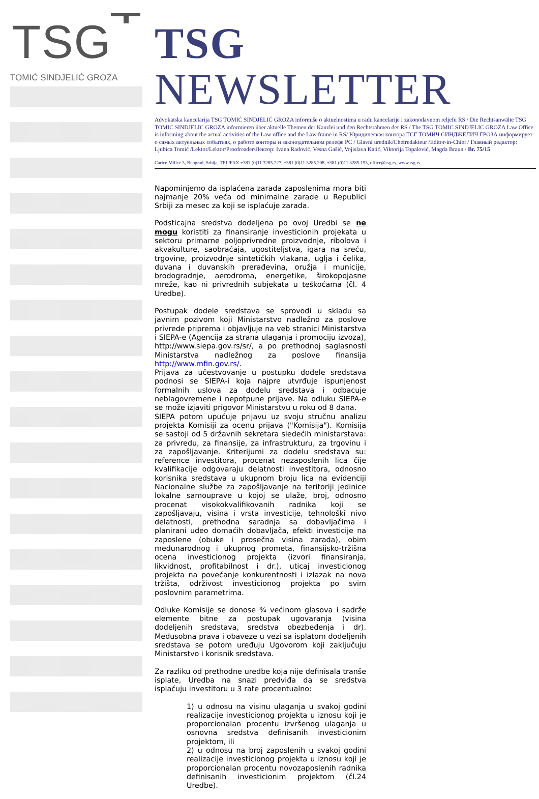TSG
TOMIĆ SINDJELIĆ GROZA
TSG NEWSLETTER
Advokatska kancelarija TSG TOMIĆ SINDJELIĆ GROZA informiše o aktuelnostima u radu kancelarije i zakonodavnom reljefu RS / Die Rechtsanwälte TSG TOMIC SINDJELIC GROZA informieren über aktuelle Themen der Kanzlei und den Rechtsrahmen der RS / The TSG TOMIC SINDJELIC GROZA Law Office is informing about the actual activities of the Law office and the Law frame in RS/ Юридическая контора ТСГ ТОМИЧ СИНДЖЕЛИЧ ГРОЗА информирует о самых актуельных событиях, о работе конторы и законодательном релефе РС / Glavni urednik/Chefredakteur /Editor-in-Chief / Главный редактор: Ljubica Tomić /Lektor/Lektor/Proofreader/Лектор: Ivana Radović, Vesna Gašić, Vojislava Katić, Viktorija Topalović, Magda Braun / Br. 75/15
Carice Milice 3, Beograd, Srbija, TEL/FAX +381 (0)11 3285.227, +381 (0)11 3285.208, +381 (0)11 3285.153, office@tsg.rs, www.tsg.rs
Napominjemo da isplaćena zarada zaposlenima mora biti najmanje 20% veća od minimalne zarade u Republici Srbiji za mesec za koji se isplaćuje zarada.
Podsticajna sredstva dodeljena po ovoj Uredbi se ne mogu koristiti za finansiranje investicionih projekata u sektoru primarne poljoprivredne proizvodnje, ribolova i akvakulture, saobraćaja, ugostiteljstva, igara na sreću, trgovine, proizvodnje sintetičkih vlakana, uglja i čelika, duvana i duvanskih prerađevina, oružja i municije, brodogradnje, aerodroma, energetike, širokopojasne mreže, kao ni privrednih subjekata u teškoćama (čl. 4 Uredbe).
Postupak dodele sredstava se sprovodi u skladu sa javnim pozivom koji Ministarstvo nadležno za poslove privrede priprema i objavljuje na veb stranici Ministarstva i SIEPA-e (Agencija za strana ulaganja i promociju izvoza), http://www.siepa.gov.rs/sr/, a po prethodnoj saglasnosti Ministarstva nadležnog za poslove finansija http://www.mfin.gov.rs/.
Prijava za učestvovanje u postupku dodele sredstava podnosi se SIEPA-i koja najpre utvrđuje ispunjenost formalnih uslova za dodelu sredstava i odbacuje neblagovremene i nepotpune prijave. Na odluku SIEPA-e se može izjaviti prigovor Ministarstvu u roku od 8 dana.
SIEPA potom upućuje prijavu uz svoju stručnu analizu projekta Komisiji za ocenu prijava ("Komisija"). Komisija se sastoji od 5 državnih sekretara sledećih ministarstava: za privredu, za finansije, za infrastrukturu, za trgovinu i za zapošljavanje. Kriterijumi za dodelu sredstava su: reference investitora, procenat nezaposlenih lica čije kvalifikacije odgovaraju delatnosti investitora, odnosno korisnika sredstava u ukupnom broju lica na evidenciji Nacionalne službe za zapošljavanje na teritoriji jedinice lokalne samouprave u kojoj se ulaže, broj, odnosno procenat visokokvalifikovanih radnika koji se zapošljavaju, visina i vrsta investicije, tehnološki nivo delatnosti, prethodna saradnja sa dobavljačima i planirani udeo domaćih dobavljača, efekti investicije na zaposlene (obuke i prosečna visina zarada), obim međunarodnog i ukupnog prometa, finansijsko-tržišna ocena investicionog projekta (izvori finansiranja, likvidnost, profitabilnost i dr.), uticaj investicionog projekta na povećanje konkurentnosti i izlazak na nova tržišta, održivost investicionog projekta po svim poslovnim parametrima.
Odluke Komisije se donose ¾ većinom glasova i sadrže elemente bitne za postupak ugovaranja (visina dodeljenih sredstava, sredstva obezbeđenja i dr). Međusobna prava i obaveze u vezi sa isplatom dodeljenih sredstava se potom uređuju Ugovorom koji zaključuju Ministarstvo i korisnik sredstava.
Za razliku od prethodne uredbe koja nije definisala tranše isplate, Uredba na snazi predviđa da se sredstva isplaćuju investitoru u 3 rate procentualno:
1) u odnosu na visinu ulaganja u svakoj godini realizacije investicionog projekta u iznosu koji je proporcionalan procentu izvršenog ulaganja u osnovna sredstva definisanih investicionim projektom, ili
2) u odnosu na broj zaposlenih u svakoj godini realizacije investicionog projekta u iznosu koji je proporcionalan procentu novozaposlenih radnika definisanih investicionim projektom (čl.24 Uredbe).